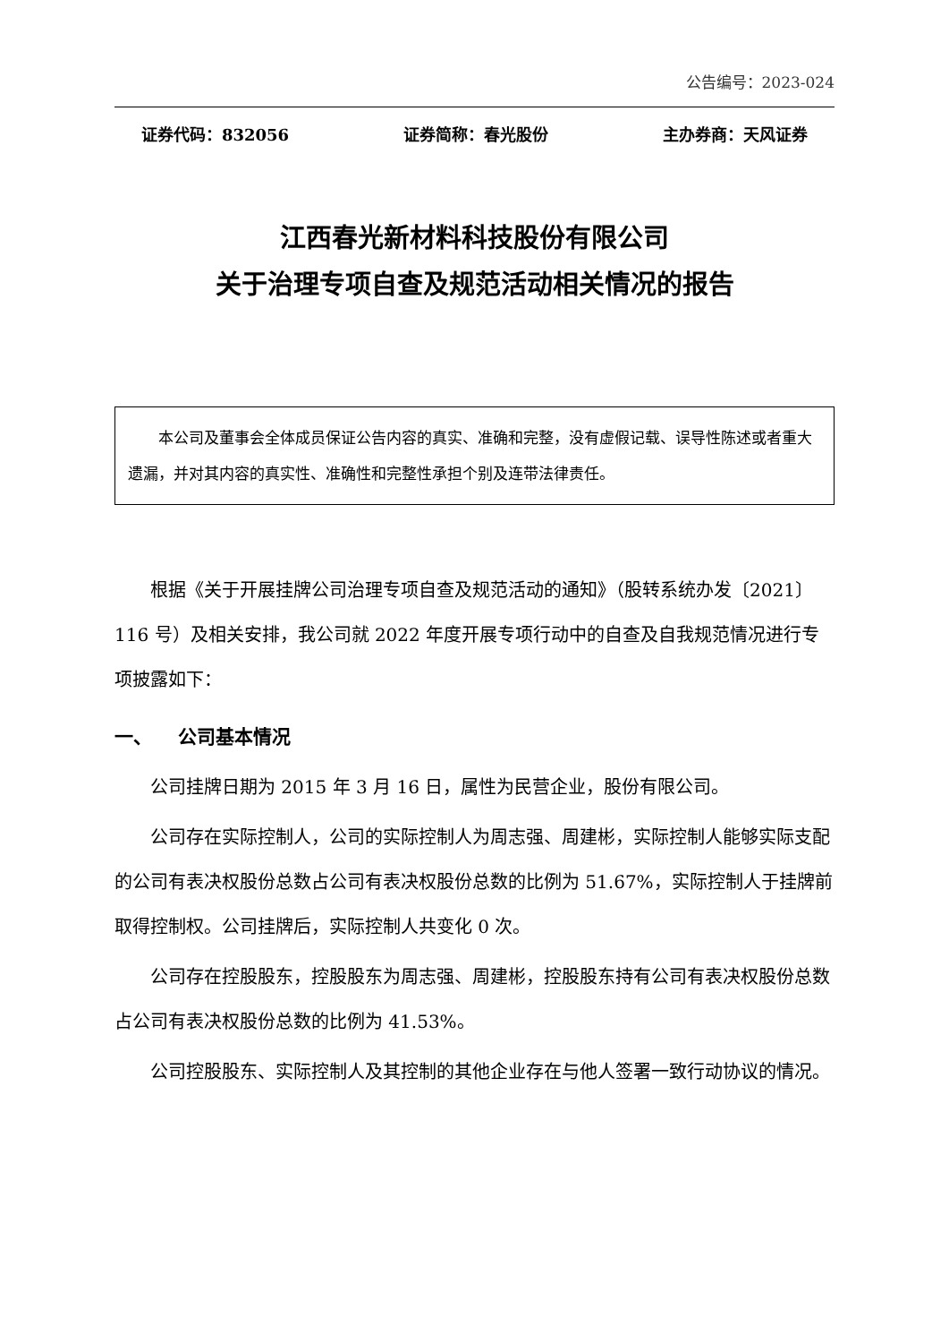公告编号：2023-024
证券代码：832056 证券简称：春光股份 主办券商：天风证券
江西春光新材料科技股份有限公司
关于治理专项自查及规范活动相关情况的报告
本公司及董事会全体成员保证公告内容的真实、准确和完整，没有虚假记载、误导性陈述或者重大遗漏，并对其内容的真实性、准确性和完整性承担个别及连带法律责任。
根据《关于开展挂牌公司治理专项自查及规范活动的通知》（股转系统办发〔2021〕116 号）及相关安排，我公司就 2022 年度开展专项行动中的自查及自我规范情况进行专项披露如下：
一、 公司基本情况
公司挂牌日期为 2015 年 3 月 16 日，属性为民营企业，股份有限公司。
公司存在实际控制人，公司的实际控制人为周志强、周建彬，实际控制人能够实际支配的公司有表决权股份总数占公司有表决权股份总数的比例为 51.67%，实际控制人于挂牌前取得控制权。公司挂牌后，实际控制人共变化 0 次。
公司存在控股股东，控股股东为周志强、周建彬，控股股东持有公司有表决权股份总数占公司有表决权股份总数的比例为 41.53%。
公司控股股东、实际控制人及其控制的其他企业存在与他人签署一致行动协议的情况。